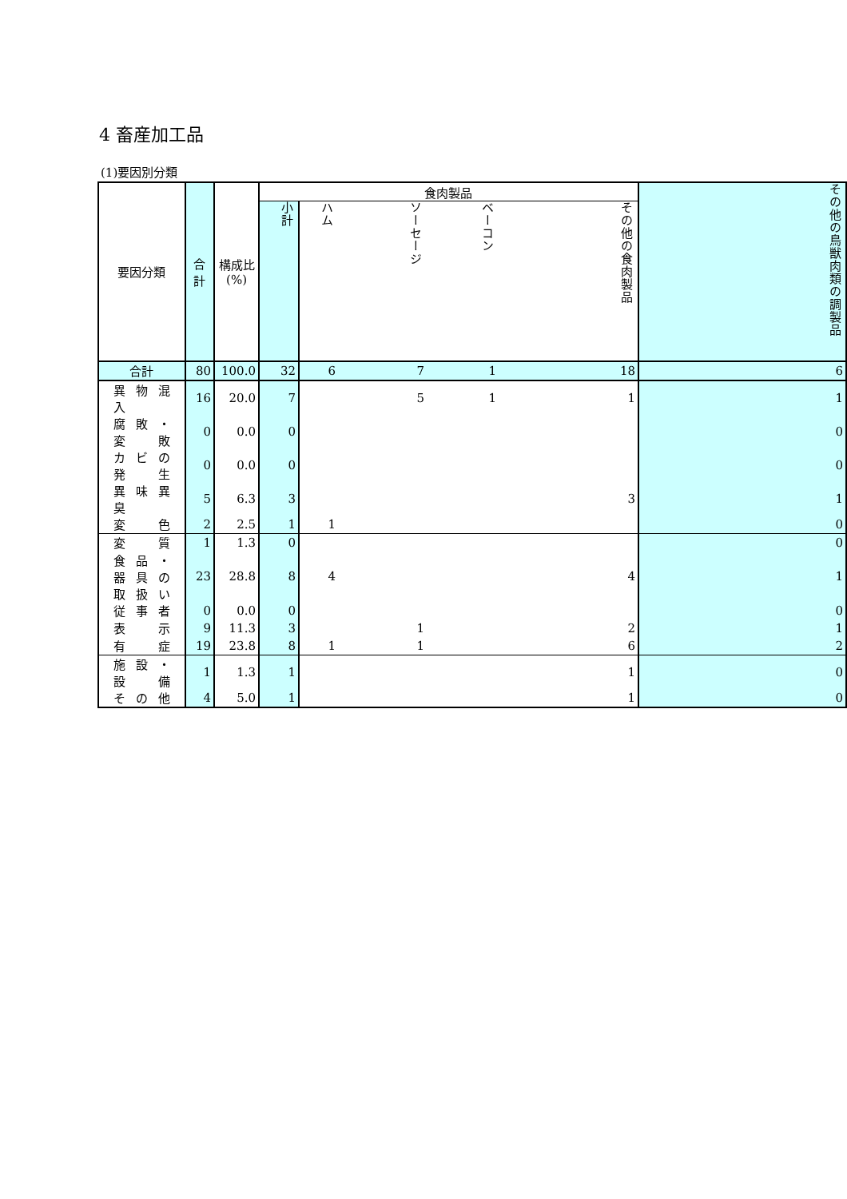4 畜産加工品
(1)要因別分類
| 要因分類 | 合計 | 構成比 (%) | 食肉製品 | | | | | その他の鳥獣肉類の調製品 |
| --- | --- | --- | --- | --- | --- | --- | --- | --- |
| | | | 小計 | ハム | ソーセージ | ベーコン | その他の食肉製品 | |
| 合計 | 80 | 100.0 | 32 | 6 | 7 | 1 | 18 | 6 |
| 異 物 混 入 | 16 | 20.0 | 7 | | 5 | 1 | 1 | 1 |
| 腐 敗 ・ 変 敗 | 0 | 0.0 | 0 | | | | | 0 |
| カ ビ の 発 生 | 0 | 0.0 | 0 | | | | | 0 |
| 異 味 異 臭 | 5 | 6.3 | 3 | | | | 3 | 1 |
| 変 色 | 2 | 2.5 | 1 | 1 | | | | 0 |
| 変 質 | 1 | 1.3 | 0 | | | | | 0 |
| 食 品 ・ 器 具 の 取 扱 い | 23 | 28.8 | 8 | 4 | | | 4 | 1 |
| 従 事 者 | 0 | 0.0 | 0 | | | | | 0 |
| 表 示 | 9 | 11.3 | 3 | | 1 | | 2 | 1 |
| 有 症 | 19 | 23.8 | 8 | 1 | 1 | | 6 | 2 |
| 施 設 ・ 設 備 | 1 | 1.3 | 1 | | | | 1 | 0 |
| そ の 他 | 4 | 5.0 | 1 | | | | 1 | 0 |